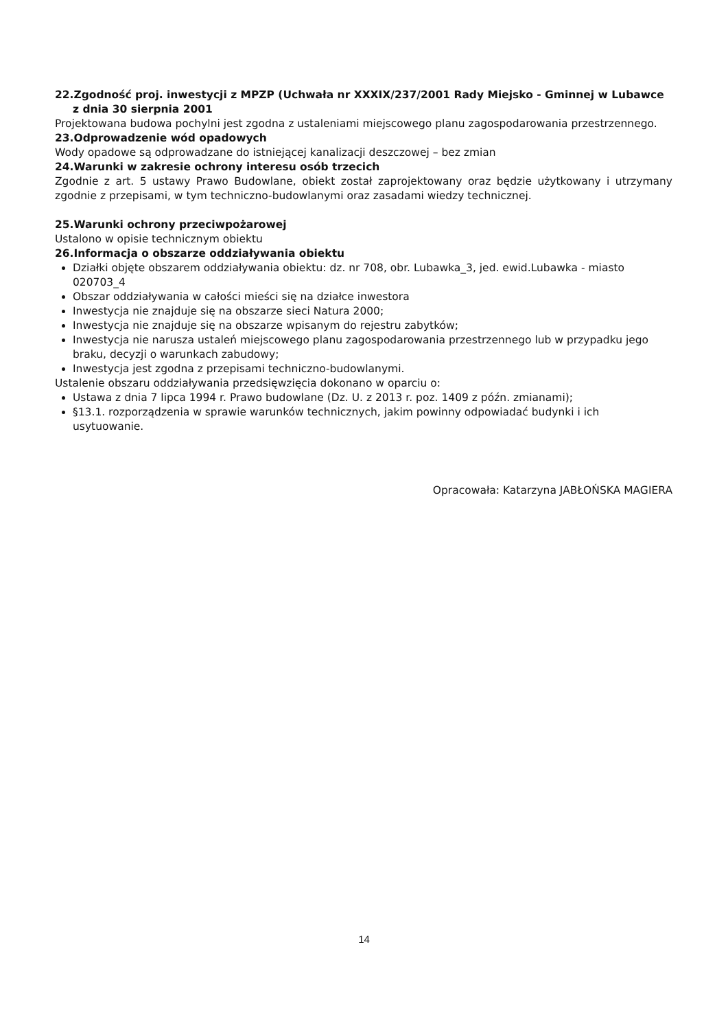22.Zgodność proj. inwestycji z MPZP (Uchwała nr XXXIX/237/2001 Rady Miejsko - Gminnej w Lubawce z dnia 30 sierpnia 2001
Projektowana budowa pochylni jest zgodna z ustaleniami miejscowego planu zagospodarowania przestrzennego.
23.Odprowadzenie wód opadowych
Wody opadowe są odprowadzane do istniejącej kanalizacji deszczowej – bez zmian
24.Warunki w zakresie ochrony interesu osób trzecich
Zgodnie z art. 5 ustawy Prawo Budowlane, obiekt został zaprojektowany oraz będzie użytkowany i utrzymany zgodnie z przepisami, w tym techniczno-budowlanymi oraz zasadami wiedzy technicznej.
25.Warunki ochrony przeciwpożarowej
Ustalono w opisie technicznym obiektu
26.Informacja o obszarze oddziaływania obiektu
Działki objęte obszarem oddziaływania obiektu: dz. nr 708, obr. Lubawka_3, jed. ewid.Lubawka - miasto 020703_4
Obszar oddziaływania w całości mieści się na działce inwestora
Inwestycja nie znajduje się na obszarze sieci Natura 2000;
Inwestycja nie znajduje się na obszarze wpisanym do rejestru zabytków;
Inwestycja nie narusza ustaleń miejscowego planu zagospodarowania przestrzennego lub w przypadku jego braku, decyzji o warunkach zabudowy;
Inwestycja jest zgodna z przepisami techniczno-budowlanymi.
Ustalenie obszaru oddziaływania przedsięwzięcia dokonano w oparciu o:
Ustawa z dnia 7 lipca 1994 r. Prawo budowlane (Dz. U. z 2013 r. poz. 1409 z późn. zmianami);
§13.1. rozporządzenia w sprawie warunków technicznych, jakim powinny odpowiadać budynki i ich usytuowanie.
Opracowała: Katarzyna JABŁOŃSKA MAGIERA
14